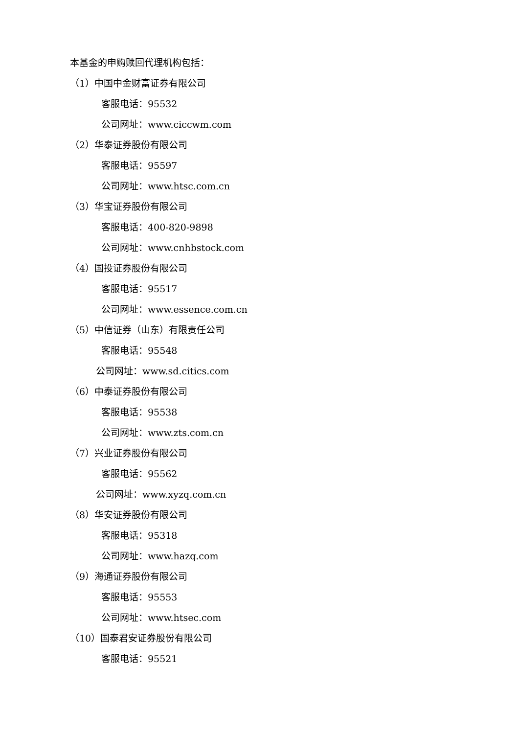本基金的申购赎回代理机构包括：
（1）中国中金财富证券有限公司
客服电话：95532
公司网址：www.ciccwm.com
（2）华泰证券股份有限公司
客服电话：95597
公司网址：www.htsc.com.cn
（3）华宝证券股份有限公司
客服电话：400-820-9898
公司网址：www.cnhbstock.com
（4）国投证券股份有限公司
客服电话：95517
公司网址：www.essence.com.cn
（5）中信证券（山东）有限责任公司
客服电话：95548
公司网址：www.sd.citics.com
（6）中泰证券股份有限公司
客服电话：95538
公司网址：www.zts.com.cn
（7）兴业证券股份有限公司
客服电话：95562
公司网址：www.xyzq.com.cn
（8）华安证券股份有限公司
客服电话：95318
公司网址：www.hazq.com
（9）海通证券股份有限公司
客服电话：95553
公司网址：www.htsec.com
（10）国泰君安证券股份有限公司
客服电话：95521